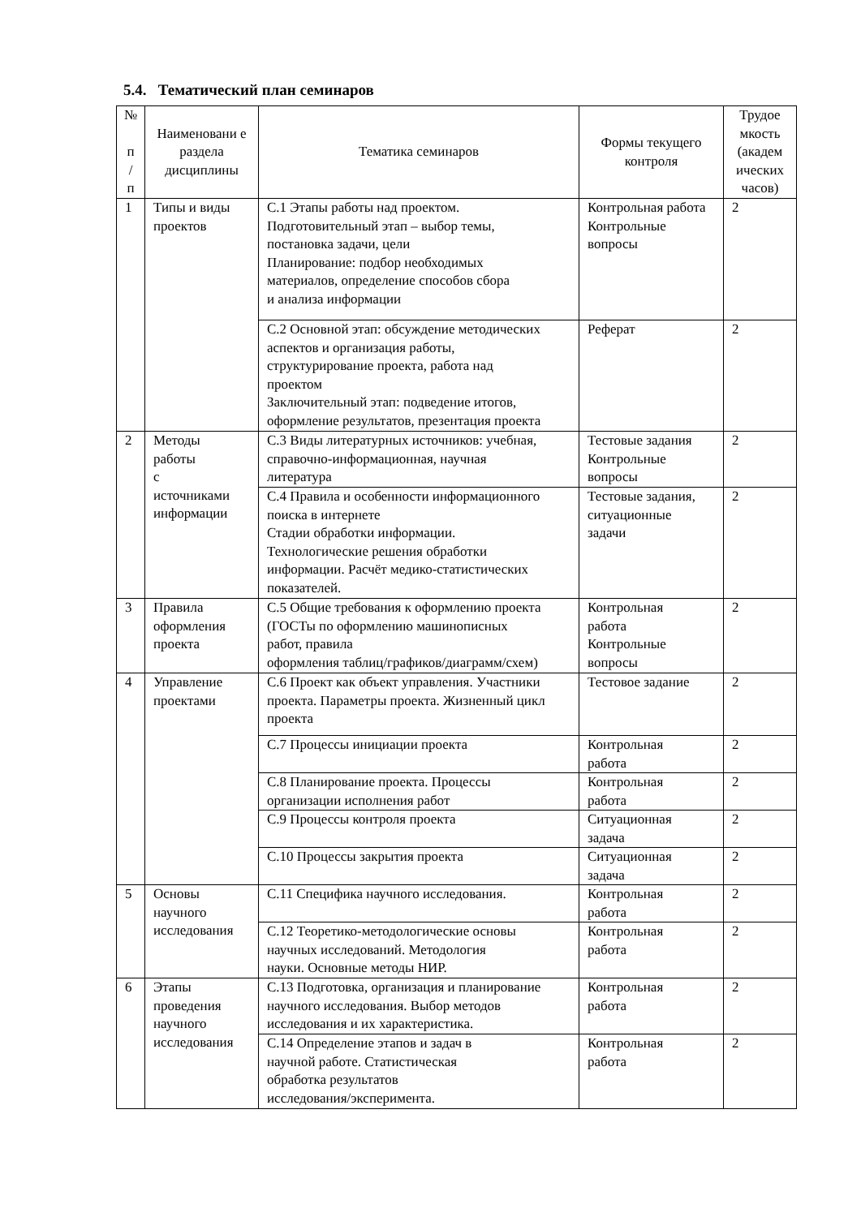5.4. Тематический план семинаров
| № п / п | Наименовани е раздела дисциплины | Тематика семинаров | Формы текущего контроля | Трудое мкость (академ ических часов) |
| --- | --- | --- | --- | --- |
| 1 | Типы и виды проектов | С.1 Этапы работы над проектом. Подготовительный этап – выбор темы, постановка задачи, цели Планирование: подбор необходимых материалов, определение способов сбора и анализа информации | Контрольная работа Контрольные вопросы | 2 |
| | | С.2 Основной этап: обсуждение методических аспектов и организация работы, структурирование проекта, работа над проектом Заключительный этап: подведение итогов, оформление результатов, презентация проекта | Реферат | 2 |
| 2 | Методы работы с источниками информации | С.3 Виды литературных источников: учебная, справочно-информационная, научная литература | Тестовые задания Контрольные вопросы | 2 |
| | | С.4 Правила и особенности информационного поиска в интернете Стадии обработки информации. Технологические решения обработки информации. Расчёт медико-статистических показателей. | Тестовые задания, ситуационные задачи | 2 |
| 3 | Правила оформления проекта | С.5 Общие требования к оформлению проекта (ГОСТы по оформлению машинописных работ, правила оформления таблиц/графиков/диаграмм/схем) | Контрольная работа Контрольные вопросы | 2 |
| 4 | Управление проектами | С.6 Проект как объект управления. Участники проекта. Параметры проекта. Жизненный цикл проекта | Тестовое задание | 2 |
| | | С.7 Процессы инициации проекта | Контрольная работа | 2 |
| | | С.8 Планирование проекта. Процессы организации исполнения работ | Контрольная работа | 2 |
| | | С.9 Процессы контроля проекта | Ситуационная задача | 2 |
| | | С.10 Процессы закрытия проекта | Ситуационная задача | 2 |
| 5 | Основы научного исследования | С.11 Специфика научного исследования. | Контрольная работа | 2 |
| | | С.12 Теоретико-методологические основы научных исследований. Методология науки. Основные методы НИР. | Контрольная работа | 2 |
| 6 | Этапы проведения научного исследования | С.13 Подготовка, организация и планирование научного исследования. Выбор методов исследования и их характеристика. | Контрольная работа | 2 |
| | | С.14 Определение этапов и задач в научной работе. Статистическая обработка результатов исследования/эксперимента. | Контрольная работа | 2 |